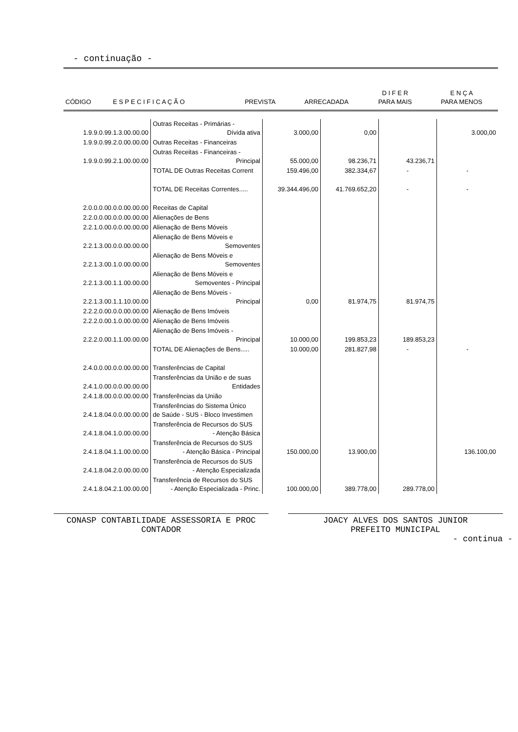- continuação -
| CÓDIGO | E S P E C I F I C A Ç Ã O | PREVISTA | ARRECADADA | D I F E R PARA MAIS | E N Ç A PARA MENOS |
| --- | --- | --- | --- | --- | --- |
| 1.9.9.0.99.1.3.00.00.00 | Outras Receitas - Primárias - Dívida ativa | 3.000,00 | 0,00 | | 3.000,00 |
| 1.9.9.0.99.2.0.00.00.00 | Outras Receitas - Financeiras | | | | |
| 1.9.9.0.99.2.1.00.00.00 | Outras Receitas - Financeiras - Principal | 55.000,00 | 98.236,71 | 43.236,71 | |
| | TOTAL DE Outras Receitas Corrent | 159.496,00 | 382.334,67 | - | - |
| | TOTAL DE Receitas Correntes..... | 39.344.496,00 | 41.769.652,20 | - | - |
| 2.0.0.0.00.0.0.00.00.00 | Receitas de Capital | | | | |
| 2.2.0.0.00.0.0.00.00.00 | Alienações de Bens | | | | |
| 2.2.1.0.00.0.0.00.00.00 | Alienação de Bens Móveis | | | | |
| 2.2.1.3.00.0.0.00.00.00 | Alienação de Bens Móveis e Semoventes | | | | |
| 2.2.1.3.00.1.0.00.00.00 | Alienação de Bens Móveis e Semoventes | | | | |
| 2.2.1.3.00.1.1.00.00.00 | Alienação de Bens Móveis e Semoventes - Principal | | | | |
| 2.2.1.3.00.1.1.10.00.00 | Alienação de Bens Móveis - Principal | 0,00 | 81.974,75 | 81.974,75 | |
| 2.2.2.0.00.0.0.00.00.00 | Alienação de Bens Imóveis | | | | |
| 2.2.2.0.00.1.0.00.00.00 | Alienação de Bens Imóveis | | | | |
| 2.2.2.0.00.1.1.00.00.00 | Alienação de Bens Imóveis - Principal | 10.000,00 | 199.853,23 | 189.853,23 | |
| | TOTAL DE Alienações de Bens..... | 10.000,00 | 281.827,98 | - | - |
| 2.4.0.0.00.0.0.00.00.00 | Transferências de Capital | | | | |
| 2.4.1.0.00.0.0.00.00.00 | Transferências da União e de suas Entidades | | | | |
| 2.4.1.8.00.0.0.00.00.00 | Transferências da União | | | | |
| 2.4.1.8.04.0.0.00.00.00 | Transferências do Sistema Único de Saúde - SUS - Bloco Investimen | | | | |
| 2.4.1.8.04.1.0.00.00.00 | Transferência de Recursos do SUS - Atenção Básica | | | | |
| 2.4.1.8.04.1.1.00.00.00 | Transferência de Recursos do SUS - Atenção Básica - Principal | 150.000,00 | 13.900,00 | | 136.100,00 |
| 2.4.1.8.04.2.0.00.00.00 | Transferência de Recursos do SUS - Atenção Especializada | | | | |
| 2.4.1.8.04.2.1.00.00.00 | Transferência de Recursos do SUS - Atenção Especializada - Princ. | 100.000,00 | 389.778,00 | 289.778,00 | |
CONASP CONTABILIDADE ASSESSORIA E PROC
CONTADOR
JOACY ALVES DOS SANTOS JUNIOR
PREFEITO MUNICIPAL
- continua -